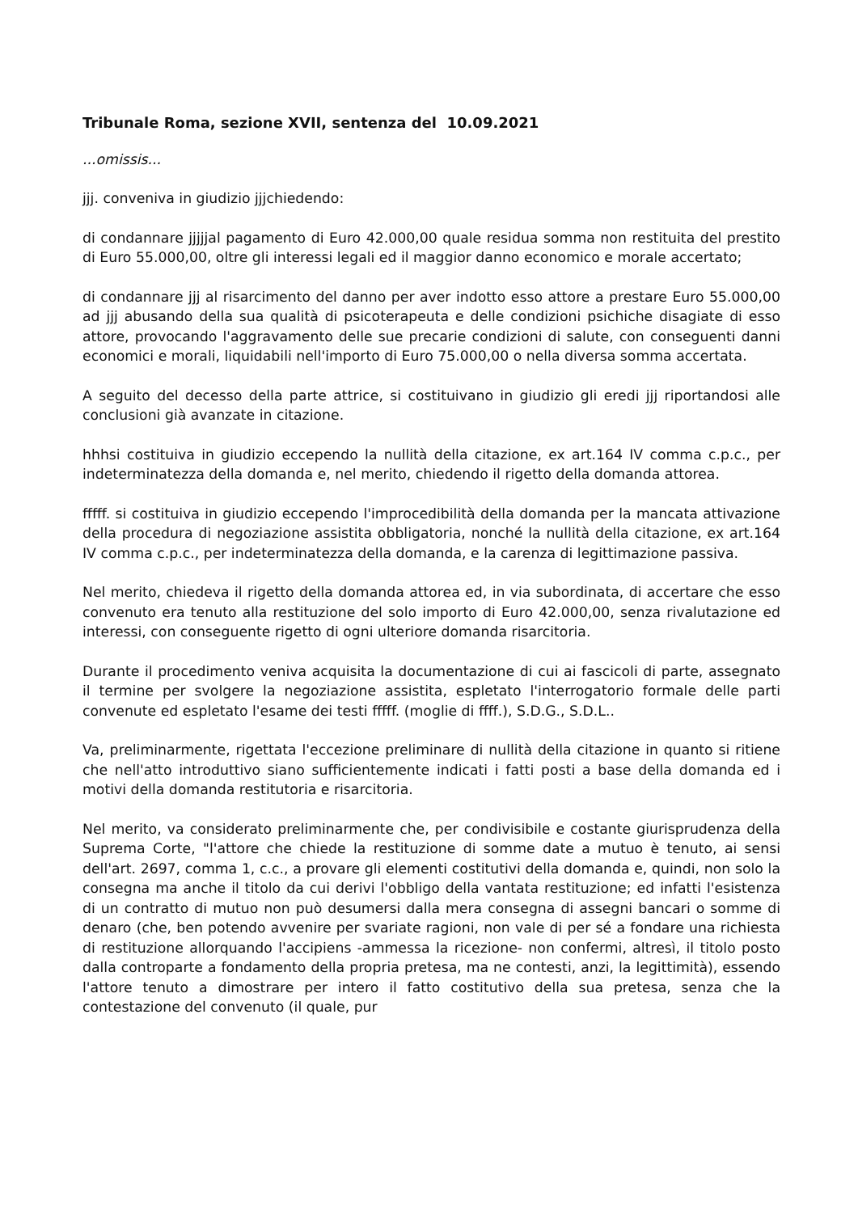Tribunale Roma, sezione XVII, sentenza del 10.09.2021
...omissis...
jjj. conveniva in giudizio jjjchiedendo:
di condannare jjjjjal pagamento di Euro 42.000,00 quale residua somma non restituita del prestito di Euro 55.000,00, oltre gli interessi legali ed il maggior danno economico e morale accertato;
di condannare jjj al risarcimento del danno per aver indotto esso attore a prestare Euro 55.000,00 ad jjj abusando della sua qualità di psicoterapeuta e delle condizioni psichiche disagiate di esso attore, provocando l'aggravamento delle sue precarie condizioni di salute, con conseguenti danni economici e morali, liquidabili nell'importo di Euro 75.000,00 o nella diversa somma accertata.
A seguito del decesso della parte attrice, si costituivano in giudizio gli eredi jjj riportandosi alle conclusioni già avanzate in citazione.
hhhsi costituiva in giudizio eccependo la nullità della citazione, ex art.164 IV comma c.p.c., per indeterminatezza della domanda e, nel merito, chiedendo il rigetto della domanda attorea.
fffff. si costituiva in giudizio eccependo l'improcedibilità della domanda per la mancata attivazione della procedura di negoziazione assistita obbligatoria, nonché la nullità della citazione, ex art.164 IV comma c.p.c., per indeterminatezza della domanda, e la carenza di legittimazione passiva.
Nel merito, chiedeva il rigetto della domanda attorea ed, in via subordinata, di accertare che esso convenuto era tenuto alla restituzione del solo importo di Euro 42.000,00, senza rivalutazione ed interessi, con conseguente rigetto di ogni ulteriore domanda risarcitoria.
Durante il procedimento veniva acquisita la documentazione di cui ai fascicoli di parte, assegnato il termine per svolgere la negoziazione assistita, espletato l'interrogatorio formale delle parti convenute ed espletato l'esame dei testi fffff. (moglie di ffff.), S.D.G., S.D.L..
Va, preliminarmente, rigettata l'eccezione preliminare di nullità della citazione in quanto si ritiene che nell'atto introduttivo siano sufficientemente indicati i fatti posti a base della domanda ed i motivi della domanda restitutoria e risarcitoria.
Nel merito, va considerato preliminarmente che, per condivisibile e costante giurisprudenza della Suprema Corte, "l'attore che chiede la restituzione di somme date a mutuo è tenuto, ai sensi dell'art. 2697, comma 1, c.c., a provare gli elementi costitutivi della domanda e, quindi, non solo la consegna ma anche il titolo da cui derivi l'obbligo della vantata restituzione; ed infatti l'esistenza di un contratto di mutuo non può desumersi dalla mera consegna di assegni bancari o somme di denaro (che, ben potendo avvenire per svariate ragioni, non vale di per sé a fondare una richiesta di restituzione allorquando l'accipiens -ammessa la ricezione- non confermi, altresì, il titolo posto dalla controparte a fondamento della propria pretesa, ma ne contesti, anzi, la legittimità), essendo l'attore tenuto a dimostrare per intero il fatto costitutivo della sua pretesa, senza che la contestazione del convenuto (il quale, pur